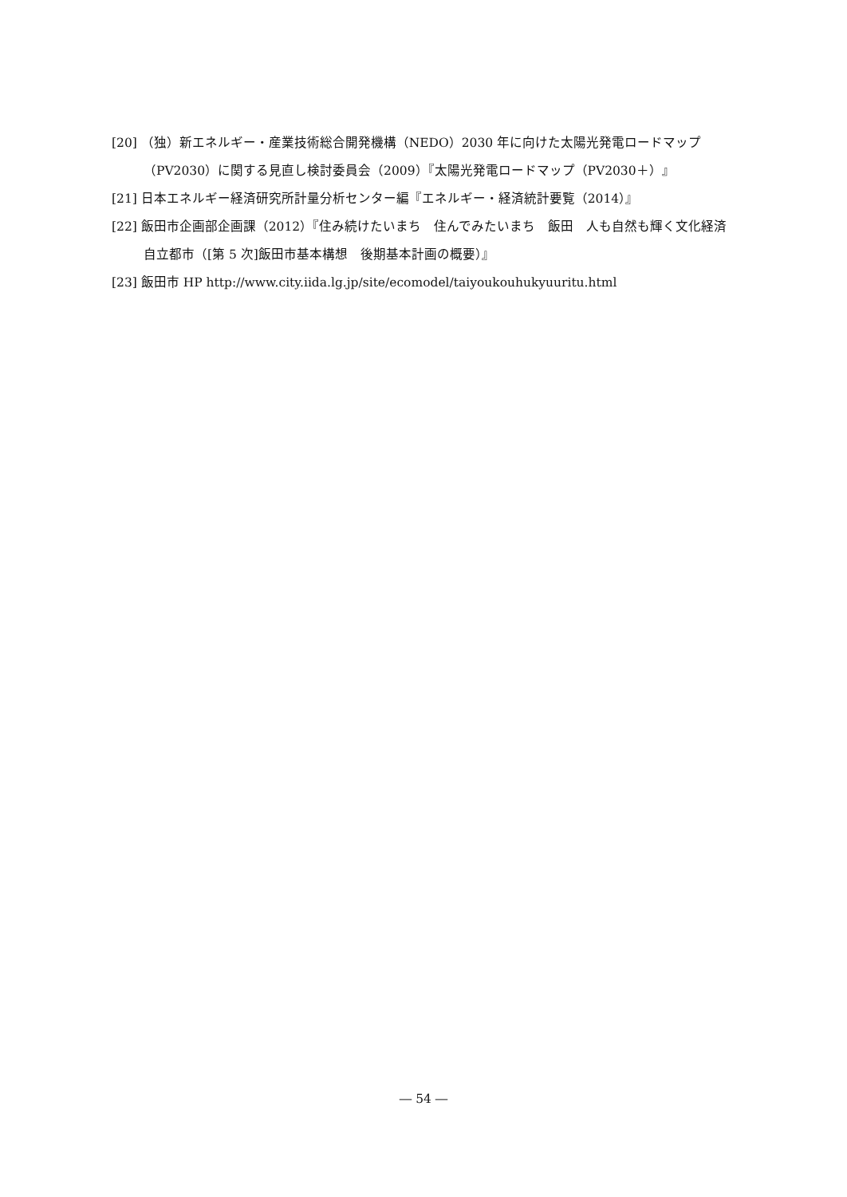[20] （独）新エネルギー・産業技術総合開発機構（NEDO）2030 年に向けた太陽光発電ロードマップ（PV2030）に関する見直し検討委員会（2009）『太陽光発電ロードマップ（PV2030＋）』
[21] 日本エネルギー経済研究所計量分析センター編『エネルギー・経済統計要覧（2014）』
[22] 飯田市企画部企画課（2012）『住み続けたいまち　住んでみたいまち　飯田　人も自然も輝く文化経済自立都市（[第 5 次]飯田市基本構想　後期基本計画の概要）』
[23] 飯田市 HP http://www.city.iida.lg.jp/site/ecomodel/taiyoukouhukyuuritu.html
― 54 ―